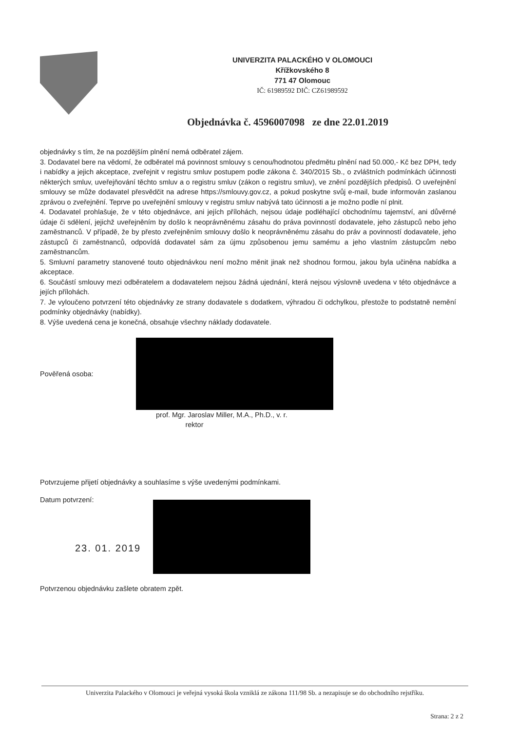UNIVERZITA PALACKÉHO V OLOMOUCI
Křížkovského 8
771 47 Olomouc
IČ: 61989592 DIČ: CZ61989592
Objednávka č. 4596007098 ze dne 22.01.2019
objednávky s tím, že na pozdějším plnění nemá odběratel zájem.
3. Dodavatel bere na vědomí, že odběratel má povinnost smlouvy s cenou/hodnotou předmětu plnění nad 50.000,- Kč bez DPH, tedy i nabídky a jejich akceptace, zveřejnit v registru smluv postupem podle zákona č. 340/2015 Sb., o zvláštních podmínkách účinnosti některých smluv, uveřejňování těchto smluv a o registru smluv (zákon o registru smluv), ve znění pozdějších předpisů. O uveřejnění smlouvy se může dodavatel přesvědčit na adrese https://smlouvy.gov.cz, a pokud poskytne svůj e-mail, bude informován zaslanou zprávou o zveřejnění. Teprve po uveřejnění smlouvy v registru smluv nabývá tato účinnosti a je možno podle ní plnit.
4. Dodavatel prohlašuje, že v této objednávce, ani jejích přílohách, nejsou údaje podléhající obchodnímu tajemství, ani důvěrné údaje či sdělení, jejichž uveřejněním by došlo k neoprávněnému zásahu do práva povinností dodavatele, jeho zástupců nebo jeho zaměstnanců. V případě, že by přesto zveřejněním smlouvy došlo k neoprávněnému zásahu do práv a povinností dodavatele, jeho zástupců či zaměstnanců, odpovídá dodavatel sám za újmu způsobenou jemu samému a jeho vlastním zástupcům nebo zaměstnancům.
5. Smluvní parametry stanovené touto objednávkou není možno měnit jinak než shodnou formou, jakou byla učiněna nabídka a akceptace.
6. Součástí smlouvy mezi odběratelem a dodavatelem nejsou žádná ujednání, která nejsou výslovně uvedena v této objednávce a jejích přílohách.
7. Je vyloučeno potvrzení této objednávky ze strany dodavatele s dodatkem, výhradou či odchylkou, přestože to podstatně nemění podmínky objednávky (nabídky).
8. Výše uvedená cena je konečná, obsahuje všechny náklady dodavatele.
Pověřená osoba:
prof. Mgr. Jaroslav Miller, M.A., Ph.D., v. r.
rektor
Potvrzujeme přijetí objednávky a souhlasíme s výše uvedenými podmínkami.
Datum potvrzení:
23. 01. 2019
Potvrzenou objednávku zašlete obratem zpět.
Univerzita Palackého v Olomouci je veřejná vysoká škola vzniklá ze zákona 111/98 Sb. a nezapisuje se do obchodního rejstříku.
Strana: 2 z 2